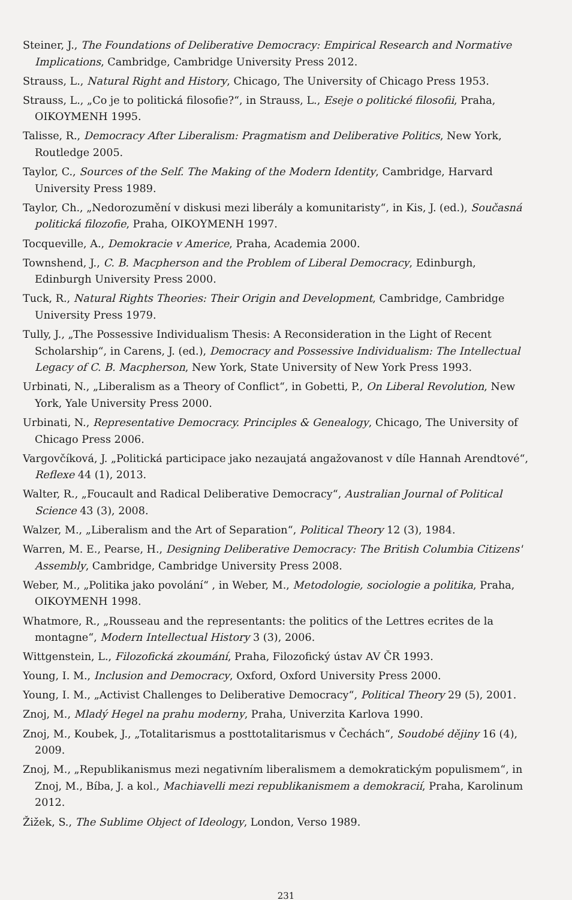Steiner, J., The Foundations of Deliberative Democracy: Empirical Research and Normative Implications, Cambridge, Cambridge University Press 2012.
Strauss, L., Natural Right and History, Chicago, The University of Chicago Press 1953.
Strauss, L., „Co je to politická filosofie?“, in Strauss, L., Eseje o politické filosofii, Praha, OIKOYMENH 1995.
Talisse, R., Democracy After Liberalism: Pragmatism and Deliberative Politics, New York, Routledge 2005.
Taylor, C., Sources of the Self. The Making of the Modern Identity, Cambridge, Harvard University Press 1989.
Taylor, Ch., „Nedorozumění v diskusi mezi liberály a komunitaristy“, in Kis, J. (ed.), Současná politická filozofie, Praha, OIKOYMENH 1997.
Tocqueville, A., Demokracie v Americe, Praha, Academia 2000.
Townshend, J., C. B. Macpherson and the Problem of Liberal Democracy, Edinburgh, Edinburgh University Press 2000.
Tuck, R., Natural Rights Theories: Their Origin and Development, Cambridge, Cambridge University Press 1979.
Tully, J., „The Possessive Individualism Thesis: A Reconsideration in the Light of Recent Scholarship“, in Carens, J. (ed.), Democracy and Possessive Individualism: The Intellectual Legacy of C. B. Macpherson, New York, State University of New York Press 1993.
Urbinati, N., „Liberalism as a Theory of Conflict“, in Gobetti, P., On Liberal Revolution, New York, Yale University Press 2000.
Urbinati, N., Representative Democracy. Principles & Genealogy, Chicago, The University of Chicago Press 2006.
Vargovčíková, J. „Politická participace jako nezaujatá angažovanost v díle Hannah Arendtové“, Reflexe 44 (1), 2013.
Walter, R., „Foucault and Radical Deliberative Democracy“, Australian Journal of Political Science 43 (3), 2008.
Walzer, M., „Liberalism and the Art of Separation“, Political Theory 12 (3), 1984.
Warren, M. E., Pearse, H., Designing Deliberative Democracy: The British Columbia Citizens' Assembly, Cambridge, Cambridge University Press 2008.
Weber, M., „Politika jako povolání“ , in Weber, M., Metodologie, sociologie a politika, Praha, OIKOYMENH 1998.
Whatmore, R., „Rousseau and the representants: the politics of the Lettres ecrites de la montagne“, Modern Intellectual History 3 (3), 2006.
Wittgenstein, L., Filozofická zkoumání, Praha, Filozofický ústav AV ČR 1993.
Young, I. M., Inclusion and Democracy, Oxford, Oxford University Press 2000.
Young, I. M., „Activist Challenges to Deliberative Democracy“, Political Theory 29 (5), 2001.
Znoj, M., Mladý Hegel na prahu moderny, Praha, Univerzita Karlova 1990.
Znoj, M., Koubek, J., „Totalitarismus a posttotalitarismus v Čechách“, Soudobé dějiny 16 (4), 2009.
Znoj, M., „Republikanismus mezi negativním liberalismem a demokratickým populismem“, in Znoj, M., Bíba, J. a kol., Machiavelli mezi republikanismem a demokracií, Praha, Karolinum 2012.
Žižek, S., The Sublime Object of Ideology, London, Verso 1989.
231